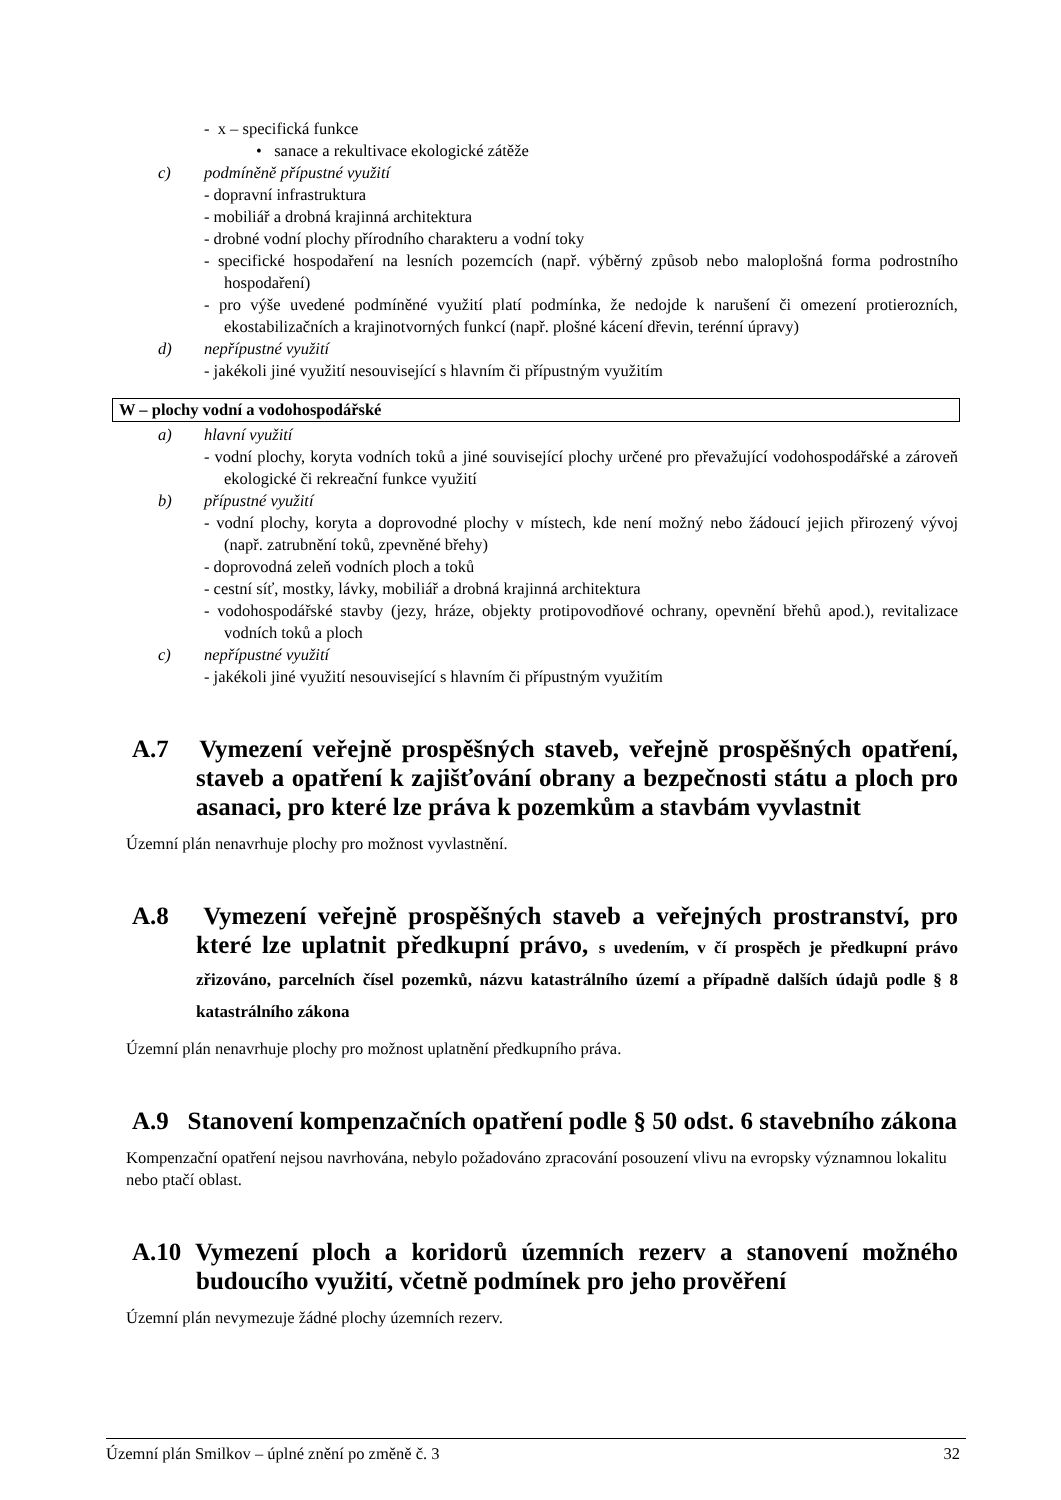- x – specifická funkce
• sanace a rekultivace ekologické zátěže
c) podmíněně přípustné využití
- dopravní infrastruktura
- mobiliář a drobná krajinná architektura
- drobné vodní plochy přírodního charakteru a vodní toky
- specifické hospodaření na lesních pozemcích (např. výběrný způsob nebo maloplošná forma podrostního hospodaření)
- pro výše uvedené podmíněné využití platí podmínka, že nedojde k narušení či omezení protierozních, ekostabilizačních a krajinotvorných funkcí (např. plošné kácení dřevin, terénní úpravy)
d) nepřípustné využití
- jakékoli jiné využití nesouvisející s hlavním či přípustným využitím
W – plochy vodní a vodohospodářské
a) hlavní využití
- vodní plochy, koryta vodních toků a jiné související plochy určené pro převažující vodohospodářské a zároveň ekologické či rekreační funkce využití
b) přípustné využití
- vodní plochy, koryta a doprovodné plochy v místech, kde není možný nebo žádoucí jejich přirozený vývoj (např. zatrubnění toků, zpevněné břehy)
- doprovodná zeleň vodních ploch a toků
- cestní síť, mostky, lávky, mobiliář a drobná krajinná architektura
- vodohospodářské stavby (jezy, hráze, objekty protipovodňové ochrany, opevnění břehů apod.), revitalizace vodních toků a ploch
c) nepřípustné využití
- jakékoli jiné využití nesouvisející s hlavním či přípustným využitím
A.7 Vymezení veřejně prospěšných staveb, veřejně prospěšných opatření, staveb a opatření k zajišťování obrany a bezpečnosti státu a ploch pro asanaci, pro které lze práva k pozemkům a stavbám vyvlastnit
Územní plán nenavrhuje plochy pro možnost vyvlastnění.
A.8 Vymezení veřejně prospěšných staveb a veřejných prostranství, pro které lze uplatnit předkupní právo, s uvedením, v čí prospěch je předkupní právo zřizováno, parcelních čísel pozemků, názvu katastrálního území a případně dalších údajů podle § 8 katastrálního zákona
Územní plán nenavrhuje plochy pro možnost uplatnění předkupního práva.
A.9 Stanovení kompenzačních opatření podle § 50 odst. 6 stavebního zákona
Kompenzační opatření nejsou navrhována, nebylo požadováno zpracování posouzení vlivu na evropsky významnou lokalitu nebo ptačí oblast.
A.10 Vymezení ploch a koridorů územních rezerv a stanovení možného budoucího využití, včetně podmínek pro jeho prověření
Územní plán nevymezuje žádné plochy územních rezerv.
Územní plán Smilkov – úplné znění po změně č. 3 32